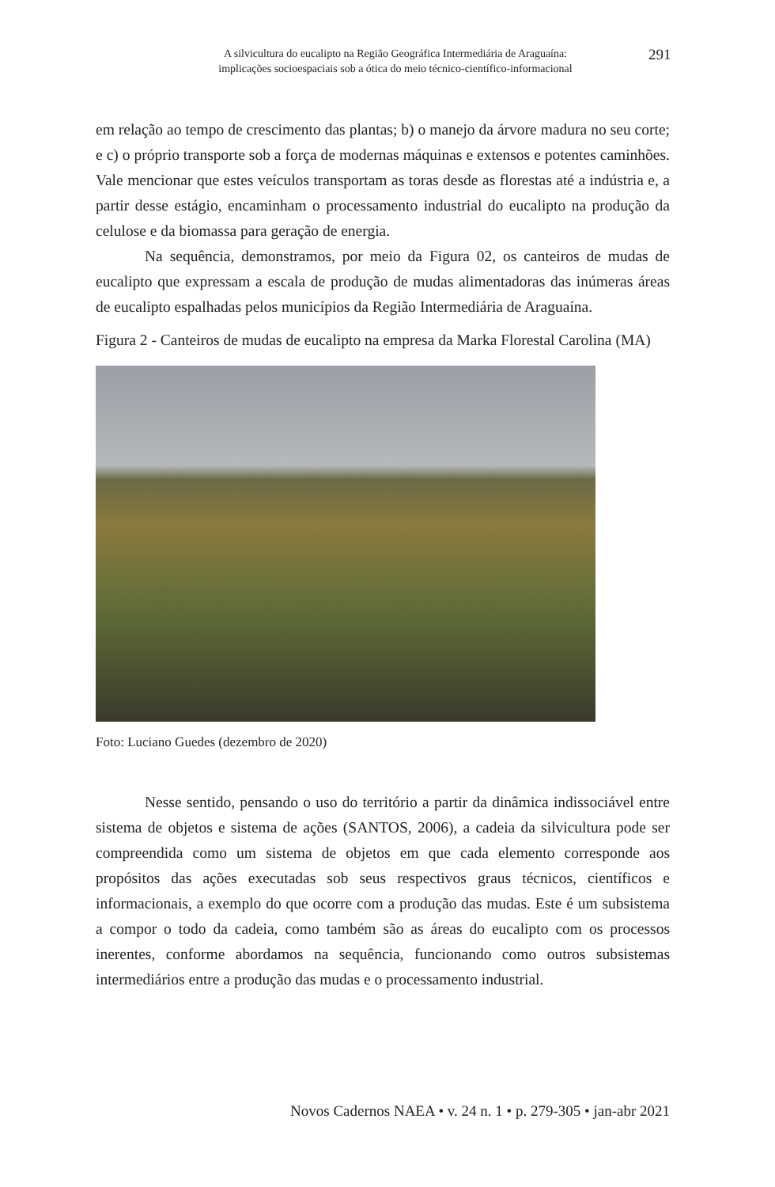A silvicultura do eucalipto na Região Geográfica Intermediária de Araguaína:
implicações socioespaciais sob a ótica do meio técnico-científico-informacional
291
em relação ao tempo de crescimento das plantas; b) o manejo da árvore madura no seu corte; e c) o próprio transporte sob a força de modernas máquinas e extensos e potentes caminhões. Vale mencionar que estes veículos transportam as toras desde as florestas até a indústria e, a partir desse estágio, encaminham o processamento industrial do eucalipto na produção da celulose e da biomassa para geração de energia.
Na sequência, demonstramos, por meio da Figura 02, os canteiros de mudas de eucalipto que expressam a escala de produção de mudas alimentadoras das inúmeras áreas de eucalipto espalhadas pelos municípios da Região Intermediária de Araguaína.
Figura 2 - Canteiros de mudas de eucalipto na empresa da Marka Florestal Carolina (MA)
Foto: Luciano Guedes (dezembro de 2020)
Nesse sentido, pensando o uso do território a partir da dinâmica indissociável entre sistema de objetos e sistema de ações (SANTOS, 2006), a cadeia da silvicultura pode ser compreendida como um sistema de objetos em que cada elemento corresponde aos propósitos das ações executadas sob seus respectivos graus técnicos, científicos e informacionais, a exemplo do que ocorre com a produção das mudas. Este é um subsistema a compor o todo da cadeia, como também são as áreas do eucalipto com os processos inerentes, conforme abordamos na sequência, funcionando como outros subsistemas intermediários entre a produção das mudas e o processamento industrial.
Novos Cadernos NAEA • v. 24 n. 1 • p. 279-305 • jan-abr 2021